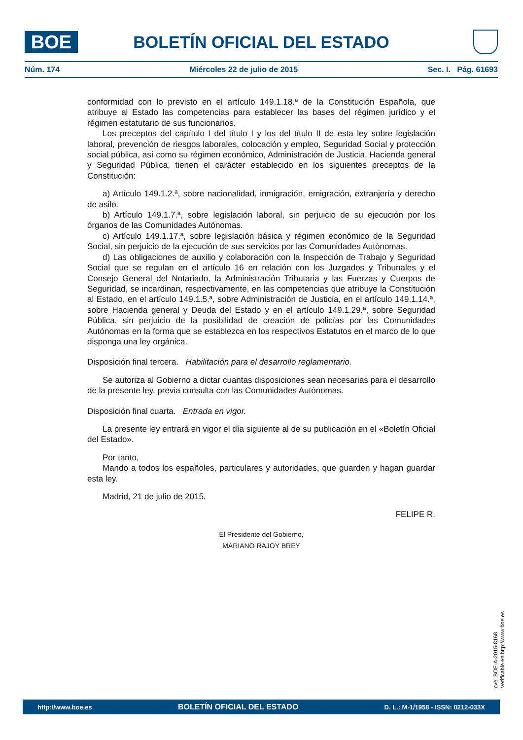BOE
BOLETÍN OFICIAL DEL ESTADO
Núm. 174 Miércoles 22 de julio de 2015 Sec. I. Pág. 61693
conformidad con lo previsto en el artículo 149.1.18.ª de la Constitución Española, que atribuye al Estado las competencias para establecer las bases del régimen jurídico y el régimen estatutario de sus funcionarios.
Los preceptos del capítulo I del título I y los del título II de esta ley sobre legislación laboral, prevención de riesgos laborales, colocación y empleo, Seguridad Social y protección social pública, así como su régimen económico, Administración de Justicia, Hacienda general y Seguridad Pública, tienen el carácter establecido en los siguientes preceptos de la Constitución:
a) Artículo 149.1.2.ª, sobre nacionalidad, inmigración, emigración, extranjería y derecho de asilo.
b) Artículo 149.1.7.ª, sobre legislación laboral, sin perjuicio de su ejecución por los órganos de las Comunidades Autónomas.
c) Artículo 149.1.17.ª, sobre legislación básica y régimen económico de la Seguridad Social, sin perjuicio de la ejecución de sus servicios por las Comunidades Autónomas.
d) Las obligaciones de auxilio y colaboración con la Inspección de Trabajo y Seguridad Social que se regulan en el artículo 16 en relación con los Juzgados y Tribunales y el Consejo General del Notariado, la Administración Tributaria y las Fuerzas y Cuerpos de Seguridad, se incardinan, respectivamente, en las competencias que atribuye la Constitución al Estado, en el artículo 149.1.5.ª, sobre Administración de Justicia, en el artículo 149.1.14.ª, sobre Hacienda general y Deuda del Estado y en el artículo 149.1.29.ª, sobre Seguridad Pública, sin perjuicio de la posibilidad de creación de policías por las Comunidades Autónomas en la forma que se establezca en los respectivos Estatutos en el marco de lo que disponga una ley orgánica.
Disposición final tercera. Habilitación para el desarrollo reglamentario.
Se autoriza al Gobierno a dictar cuantas disposiciones sean necesarias para el desarrollo de la presente ley, previa consulta con las Comunidades Autónomas.
Disposición final cuarta. Entrada en vigor.
La presente ley entrará en vigor el día siguiente al de su publicación en el «Boletín Oficial del Estado».
Por tanto,
Mando a todos los españoles, particulares y autoridades, que guarden y hagan guardar esta ley.
Madrid, 21 de julio de 2015.
FELIPE R.
El Presidente del Gobierno,
MARIANO RAJOY BREY
cve: BOE-A-2015-8168
Verificable en http://www.boe.es
http://www.boe.es BOLETÍN OFICIAL DEL ESTADO D. L.: M-1/1958 - ISSN: 0212-033X